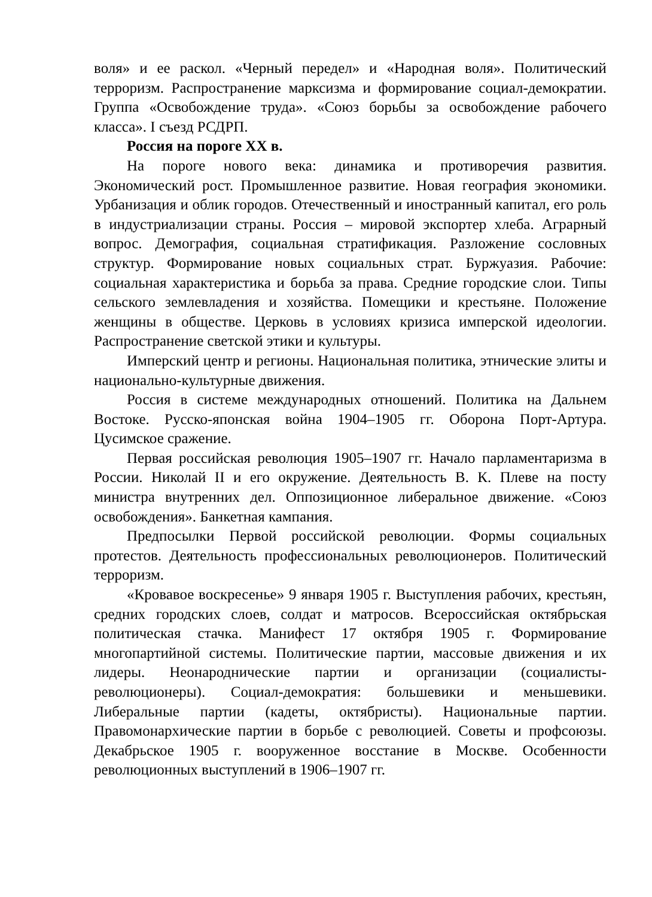воля» и ее раскол. «Черный передел» и «Народная воля». Политический терроризм. Распространение марксизма и формирование социал-демократии. Группа «Освобождение труда». «Союз борьбы за освобождение рабочего класса». I съезд РСДРП.
Россия на пороге ХХ в.
На пороге нового века: динамика и противоречия развития. Экономический рост. Промышленное развитие. Новая география экономики. Урбанизация и облик городов. Отечественный и иностранный капитал, его роль в индустриализации страны. Россия – мировой экспортер хлеба. Аграрный вопрос. Демография, социальная стратификация. Разложение сословных структур. Формирование новых социальных страт. Буржуазия. Рабочие: социальная характеристика и борьба за права. Средние городские слои. Типы сельского землевладения и хозяйства. Помещики и крестьяне. Положение женщины в обществе. Церковь в условиях кризиса имперской идеологии. Распространение светской этики и культуры.
Имперский центр и регионы. Национальная политика, этнические элиты и национально-культурные движения.
Россия в системе международных отношений. Политика на Дальнем Востоке. Русско-японская война 1904–1905 гг. Оборона Порт-Артура. Цусимское сражение.
Первая российская революция 1905–1907 гг. Начало парламентаризма в России. Николай II и его окружение. Деятельность В. К. Плеве на посту министра внутренних дел. Оппозиционное либеральное движение. «Союз освобождения». Банкетная кампания.
Предпосылки Первой российской революции. Формы социальных протестов. Деятельность профессиональных революционеров. Политический терроризм.
«Кровавое воскресенье» 9 января 1905 г. Выступления рабочих, крестьян, средних городских слоев, солдат и матросов. Всероссийская октябрьская политическая стачка. Манифест 17 октября 1905 г. Формирование многопартийной системы. Политические партии, массовые движения и их лидеры. Неонароднические партии и организации (социалисты-революционеры). Социал-демократия: большевики и меньшевики. Либеральные партии (кадеты, октябристы). Национальные партии. Правомонархические партии в борьбе с революцией. Советы и профсоюзы. Декабрьское 1905 г. вооруженное восстание в Москве. Особенности революционных выступлений в 1906–1907 гг.